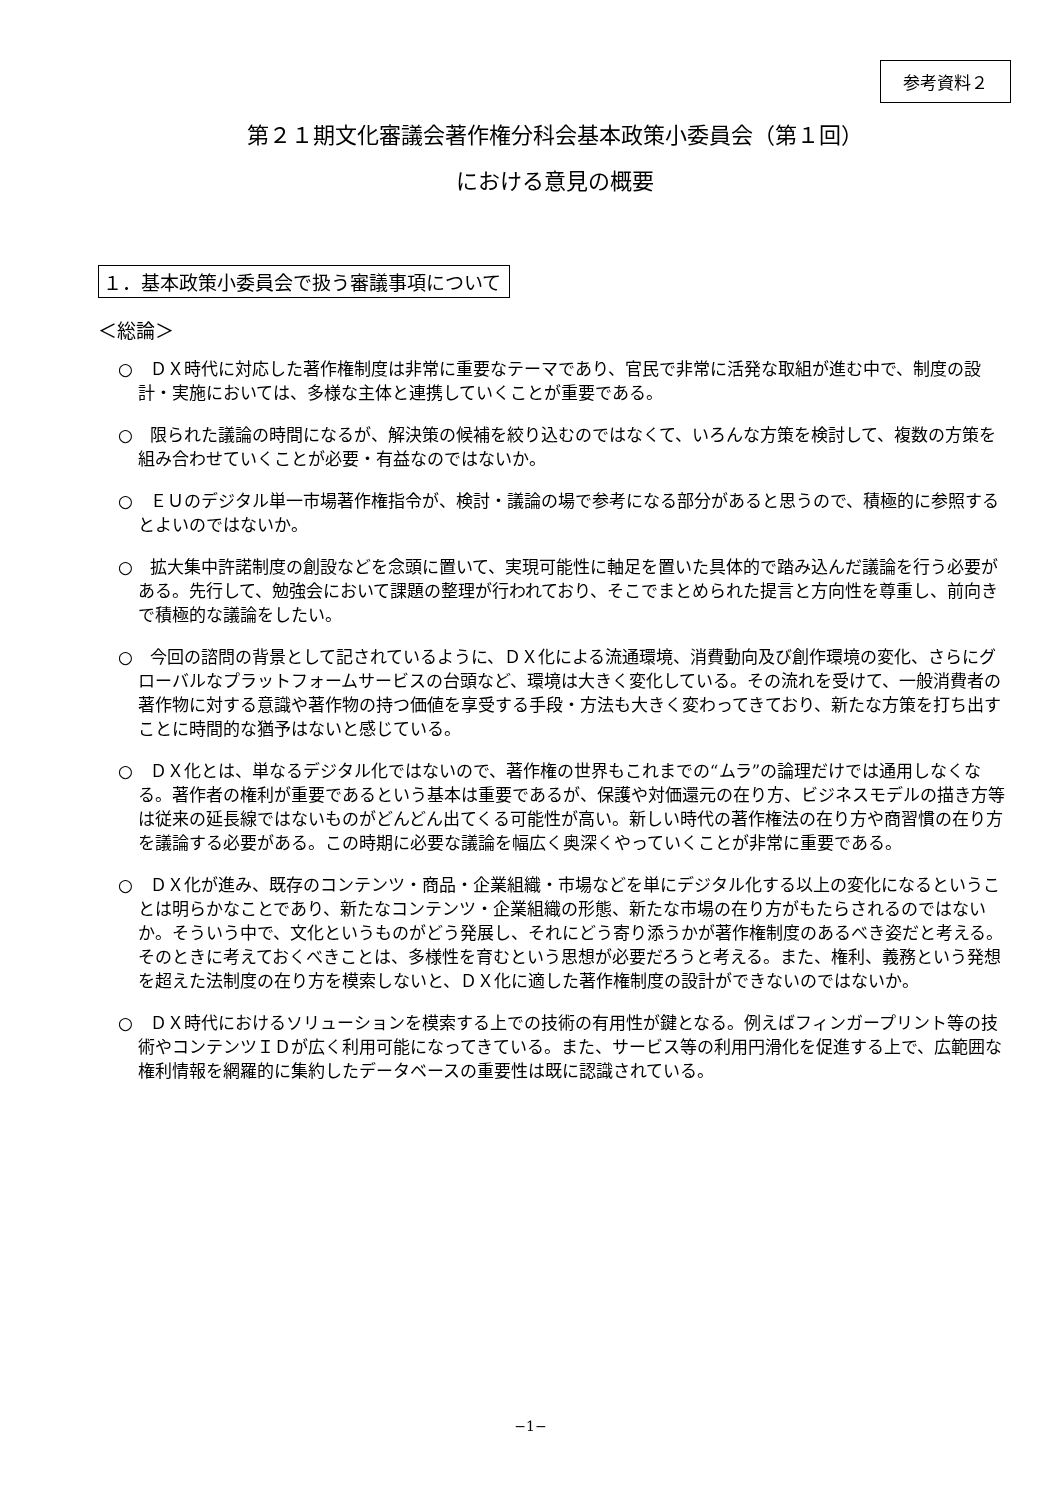参考資料２
第２１期文化審議会著作権分科会基本政策小委員会（第１回）
における意見の概要
１．基本政策小委員会で扱う審議事項について
＜総論＞
○　ＤＸ時代に対応した著作権制度は非常に重要なテーマであり、官民で非常に活発な取組が進む中で、制度の設計・実施においては、多様な主体と連携していくことが重要である。
○　限られた議論の時間になるが、解決策の候補を絞り込むのではなくて、いろんな方策を検討して、複数の方策を組み合わせていくことが必要・有益なのではないか。
○　ＥＵのデジタル単一市場著作権指令が、検討・議論の場で参考になる部分があると思うので、積極的に参照するとよいのではないか。
○　拡大集中許諾制度の創設などを念頭に置いて、実現可能性に軸足を置いた具体的で踏み込んだ議論を行う必要がある。先行して、勉強会において課題の整理が行われており、そこでまとめられた提言と方向性を尊重し、前向きで積極的な議論をしたい。
○　今回の諮問の背景として記されているように、ＤＸ化による流通環境、消費動向及び創作環境の変化、さらにグローバルなプラットフォームサービスの台頭など、環境は大きく変化している。その流れを受けて、一般消費者の著作物に対する意識や著作物の持つ価値を享受する手段・方法も大きく変わってきており、新たな方策を打ち出すことに時間的な猶予はないと感じている。
○　ＤＸ化とは、単なるデジタル化ではないので、著作権の世界もこれまでの“ムラ”の論理だけでは通用しなくなる。著作者の権利が重要であるという基本は重要であるが、保護や対価還元の在り方、ビジネスモデルの描き方等は従来の延長線ではないものがどんどん出てくる可能性が高い。新しい時代の著作権法の在り方や商習慣の在り方を議論する必要がある。この時期に必要な議論を幅広く奥深くやっていくことが非常に重要である。
○　ＤＸ化が進み、既存のコンテンツ・商品・企業組織・市場などを単にデジタル化する以上の変化になるということは明らかなことであり、新たなコンテンツ・企業組織の形態、新たな市場の在り方がもたらされるのではないか。そういう中で、文化というものがどう発展し、それにどう寄り添うかが著作権制度のあるべき姿だと考える。そのときに考えておくべきことは、多様性を育むという思想が必要だろうと考える。また、権利、義務という発想を超えた法制度の在り方を模索しないと、ＤＸ化に適した著作権制度の設計ができないのではないか。
○　ＤＸ時代におけるソリューションを模索する上での技術の有用性が鍵となる。例えばフィンガープリント等の技術やコンテンツＩＤが広く利用可能になってきている。また、サービス等の利用円滑化を促進する上で、広範囲な権利情報を網羅的に集約したデータベースの重要性は既に認識されている。
−1−